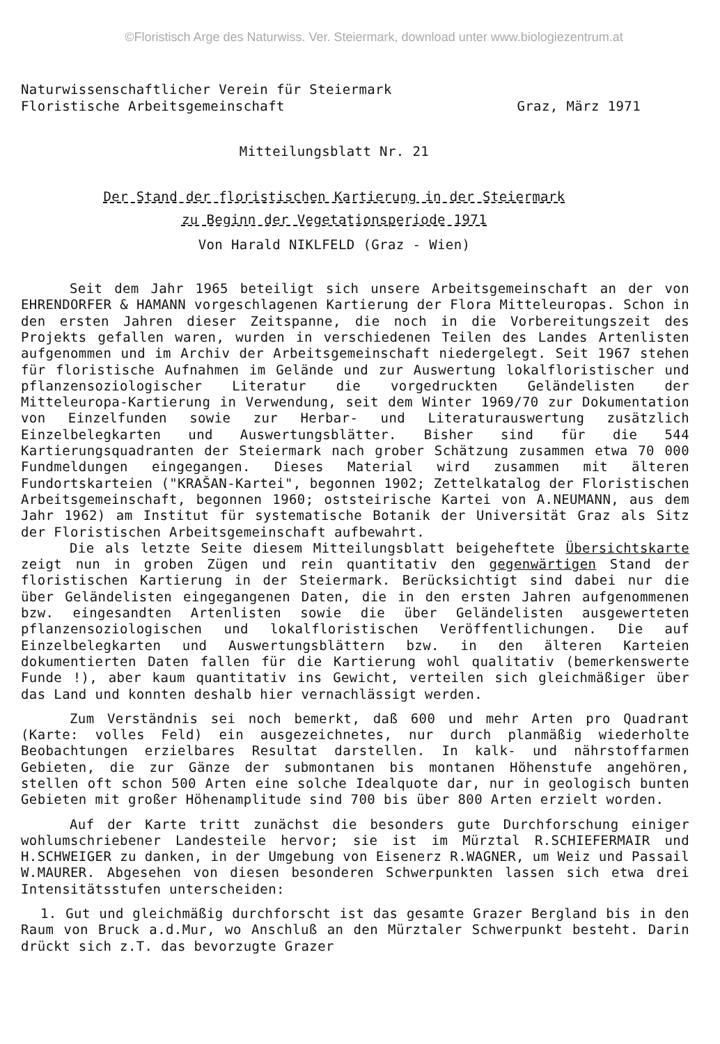©Floristisch Arge des Naturwiss. Ver. Steiermark, download unter www.biologiezentrum.at
Naturwissenschaftlicher Verein für Steiermark
Floristische Arbeitsgemeinschaft Graz, März 1971
Mitteilungsblatt Nr. 21
Der Stand der floristischen Kartierung in der Steiermark
zu Beginn der Vegetationsperiode 1971
Von Harald NIKLFELD (Graz - Wien)
Seit dem Jahr 1965 beteiligt sich unsere Arbeitsgemeinschaft an der von EHRENDORFER & HAMANN vorgeschlagenen Kartierung der Flora Mitteleuropas. Schon in den ersten Jahren dieser Zeitspanne, die noch in die Vorbereitungszeit des Projekts gefallen waren, wurden in verschiedenen Teilen des Landes Artenlisten aufgenommen und im Archiv der Arbeitsgemeinschaft niedergelegt. Seit 1967 stehen für floristische Aufnahmen im Gelände und zur Auswertung lokalfloristischer und pflanzensoziologischer Literatur die vorgedruckten Geländelisten der Mitteleuropa-Kartierung in Verwendung, seit dem Winter 1969/70 zur Dokumentation von Einzelfunden sowie zur Herbar- und Literaturauswertung zusätzlich Einzelbelegkarten und Auswertungsblätter. Bisher sind für die 544 Kartierungsquadranten der Steiermark nach grober Schätzung zusammen etwa 70 000 Fundmeldungen eingegangen. Dieses Material wird zusammen mit älteren Fundortskarteien ("KRAŠAN-Kartei", begonnen 1902; Zettelkatalog der Floristischen Arbeitsgemeinschaft, begonnen 1960; oststeirische Kartei von A.NEUMANN, aus dem Jahr 1962) am Institut für systematische Botanik der Universität Graz als Sitz der Floristischen Arbeitsgemeinschaft aufbewahrt.
Die als letzte Seite diesem Mitteilungsblatt beigeheftete Übersichtskarte zeigt nun in groben Zügen und rein quantitativ den gegenwärtigen Stand der floristischen Kartierung in der Steiermark. Berücksichtigt sind dabei nur die über Geländelisten eingegangenen Daten, die in den ersten Jahren aufgenommenen bzw. eingesandten Artenlisten sowie die über Geländelisten ausgewerteten pflanzensoziologischen und lokalfloristischen Veröffentlichungen. Die auf Einzelbelegkarten und Auswertungsblättern bzw. in den älteren Karteien dokumentierten Daten fallen für die Kartierung wohl qualitativ (bemerkenswerte Funde !), aber kaum quantitativ ins Gewicht, verteilen sich gleichmäßiger über das Land und konnten deshalb hier vernachlässigt werden.
Zum Verständnis sei noch bemerkt, daß 600 und mehr Arten pro Quadrant (Karte: volles Feld) ein ausgezeichnetes, nur durch planmäßig wiederholte Beobachtungen erzielbares Resultat darstellen. In kalk- und nährstoffarmen Gebieten, die zur Gänze der submontanen bis montanen Höhenstufe angehören, stellen oft schon 500 Arten eine solche Idealquote dar, nur in geologisch bunten Gebieten mit großer Höhenamplitude sind 700 bis über 800 Arten erzielt worden.
Auf der Karte tritt zunächst die besonders gute Durchforschung einiger wohlumschriebener Landesteile hervor; sie ist im Mürztal R.SCHIEFERMAIR und H.SCHWEIGER zu danken, in der Umgebung von Eisenerz R.WAGNER, um Weiz und Passail W.MAURER. Abgesehen von diesen besonderen Schwerpunkten lassen sich etwa drei Intensitätsstufen unterscheiden:
1. Gut und gleichmäßig durchforscht ist das gesamte Grazer Bergland bis in den Raum von Bruck a.d.Mur, wo Anschluß an den Mürztaler Schwerpunkt besteht. Darin drückt sich z.T. das bevorzugte Grazer